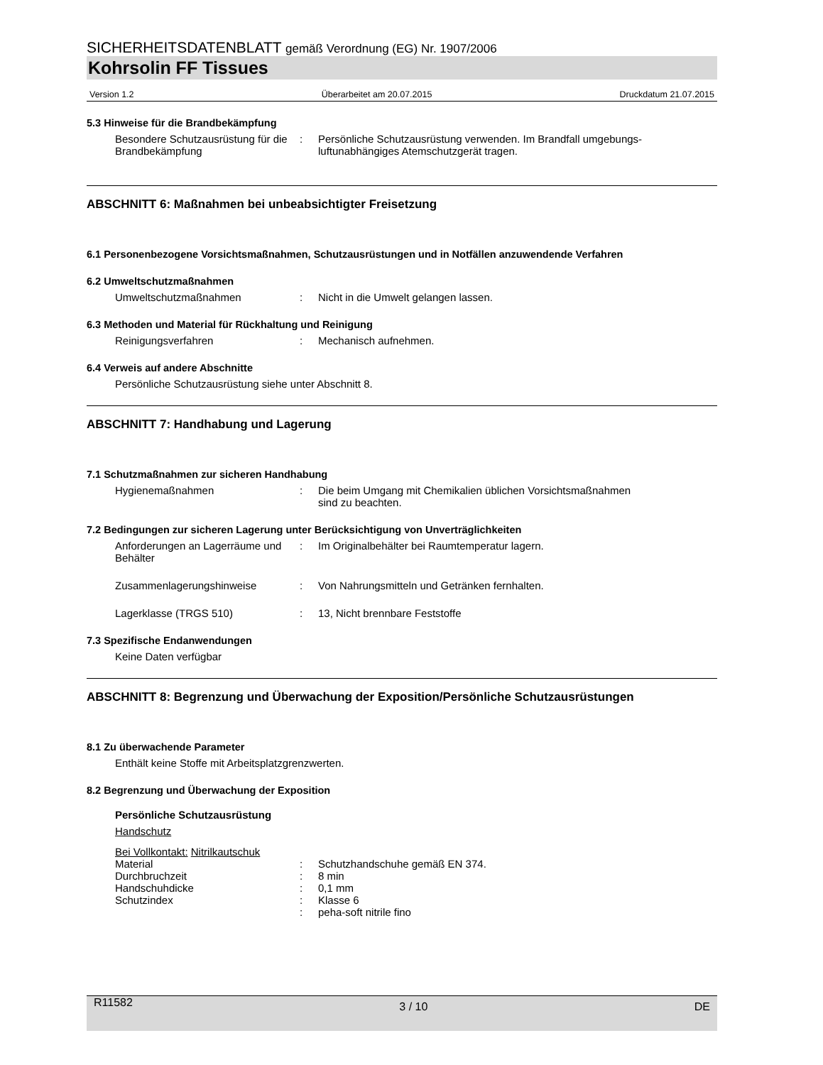SICHERHEITSDATENBLATT gemäß Verordnung (EG) Nr. 1907/2006
Kohrsolin FF Tissues
Version 1.2 Überarbeitet am 20.07.2015 Druckdatum 21.07.2015
5.3 Hinweise für die Brandbekämpfung
Besondere Schutzausrüstung für die Brandbekämpfung
: Persönliche Schutzausrüstung verwenden. Im Brandfall umgebungs-luftunabhängiges Atemschutzgerät tragen.
ABSCHNITT 6: Maßnahmen bei unbeabsichtigter Freisetzung
6.1 Personenbezogene Vorsichtsmaßnahmen, Schutzausrüstungen und in Notfällen anzuwendende Verfahren
6.2 Umweltschutzmaßnahmen
Umweltschutzmaßnahmen : Nicht in die Umwelt gelangen lassen.
6.3 Methoden und Material für Rückhaltung und Reinigung
Reinigungsverfahren : Mechanisch aufnehmen.
6.4 Verweis auf andere Abschnitte
Persönliche Schutzausrüstung siehe unter Abschnitt 8.
ABSCHNITT 7: Handhabung und Lagerung
7.1 Schutzmaßnahmen zur sicheren Handhabung
Hygienemaßnahmen : Die beim Umgang mit Chemikalien üblichen Vorsichtsmaßnahmen
sind zu beachten.
7.2 Bedingungen zur sicheren Lagerung unter Berücksichtigung von Unverträglichkeiten
Anforderungen an Lagerräume und Behälter
: Im Originalbehälter bei Raumtemperatur lagern.
Zusammenlagerungshinweise : Von Nahrungsmitteln und Getränken fernhalten.
Lagerklasse (TRGS 510) : 13, Nicht brennbare Feststoffe
7.3 Spezifische Endanwendungen
Keine Daten verfügbar
ABSCHNITT 8: Begrenzung und Überwachung der Exposition/Persönliche Schutzausrüstungen
8.1 Zu überwachende Parameter
Enthält keine Stoffe mit Arbeitsplatzgrenzwerten.
8.2 Begrenzung und Überwachung der Exposition
Persönliche Schutzausrüstung
Handschutz
Bei Vollkontakt: Nitrilkautschuk
Material : Schutzhandschuhe gemäß EN 374.
Durchbruchzeit : 8 min
Handschuhdicke : 0,1 mm
Schutzindex : Klasse 6
: peha-soft nitrile fino
R11582 3 / 10 DE